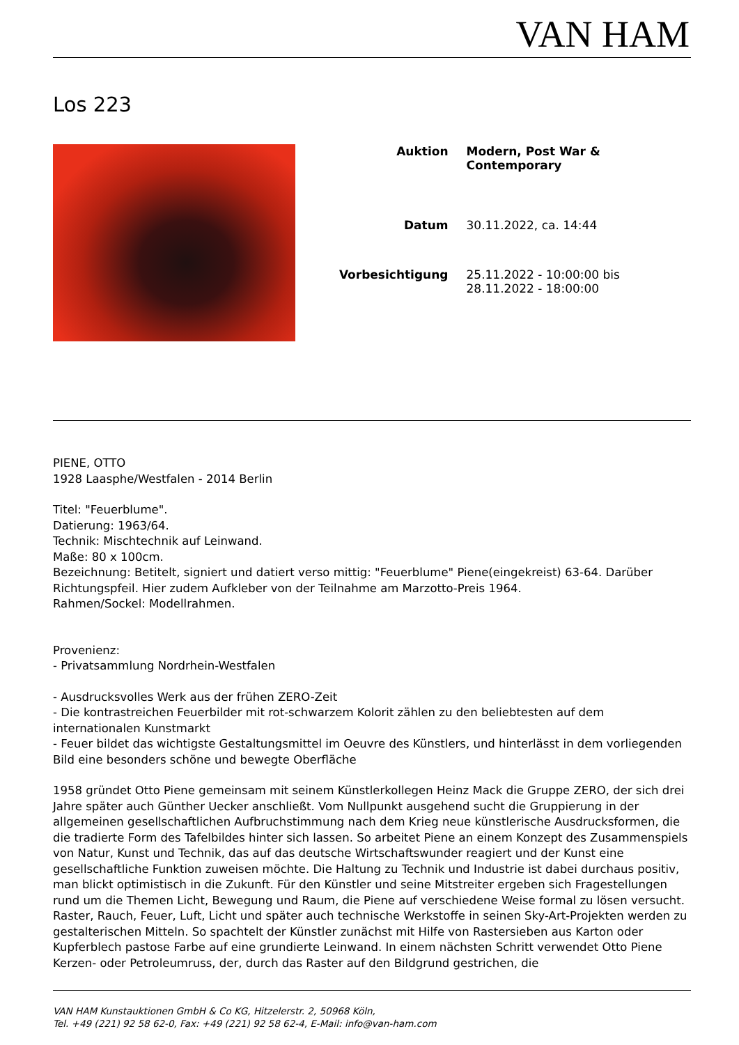VAN HAM
Los 223
| Auktion | Modern, Post War & Contemporary |
| Datum | 30.11.2022, ca. 14:44 |
| Vorbesichtigung | 25.11.2022 - 10:00:00 bis 28.11.2022 - 18:00:00 |
PIENE, OTTO
1928 Laasphe/Westfalen - 2014 Berlin
Titel: "Feuerblume".
Datierung: 1963/64.
Technik: Mischtechnik auf Leinwand.
Maße: 80 x 100cm.
Bezeichnung: Betitelt, signiert und datiert verso mittig: "Feuerblume" Piene(eingekreist) 63-64. Darüber Richtungspfeil. Hier zudem Aufkleber von der Teilnahme am Marzotto-Preis 1964.
Rahmen/Sockel: Modellrahmen.
Provenienz:
- Privatsammlung Nordrhein-Westfalen
- Ausdrucksvolles Werk aus der frühen ZERO-Zeit
- Die kontrastreichen Feuerbilder mit rot-schwarzem Kolorit zählen zu den beliebtesten auf dem internationalen Kunstmarkt
- Feuer bildet das wichtigste Gestaltungsmittel im Oeuvre des Künstlers, und hinterlässt in dem vorliegenden Bild eine besonders schöne und bewegte Oberfläche
1958 gründet Otto Piene gemeinsam mit seinem Künstlerkollegen Heinz Mack die Gruppe ZERO, der sich drei Jahre später auch Günther Uecker anschließt. Vom Nullpunkt ausgehend sucht die Gruppierung in der allgemeinen gesellschaftlichen Aufbruchstimmung nach dem Krieg neue künstlerische Ausdrucksformen, die die tradierte Form des Tafelbildes hinter sich lassen. So arbeitet Piene an einem Konzept des Zusammenspiels von Natur, Kunst und Technik, das auf das deutsche Wirtschaftswunder reagiert und der Kunst eine gesellschaftliche Funktion zuweisen möchte. Die Haltung zu Technik und Industrie ist dabei durchaus positiv, man blickt optimistisch in die Zukunft. Für den Künstler und seine Mitstreiter ergeben sich Fragestellungen rund um die Themen Licht, Bewegung und Raum, die Piene auf verschiedene Weise formal zu lösen versucht. Raster, Rauch, Feuer, Luft, Licht und später auch technische Werkstoffe in seinen Sky-Art-Projekten werden zu gestalterischen Mitteln. So spachtelt der Künstler zunächst mit Hilfe von Rastersieben aus Karton oder Kupferblech pastose Farbe auf eine grundierte Leinwand. In einem nächsten Schritt verwendet Otto Piene Kerzen- oder Petroleumruss, der, durch das Raster auf den Bildgrund gestrichen, die
VAN HAM Kunstauktionen GmbH & Co KG, Hitzelerstr. 2, 50968 Köln,
Tel. +49 (221) 92 58 62-0, Fax: +49 (221) 92 58 62-4, E-Mail: info@van-ham.com